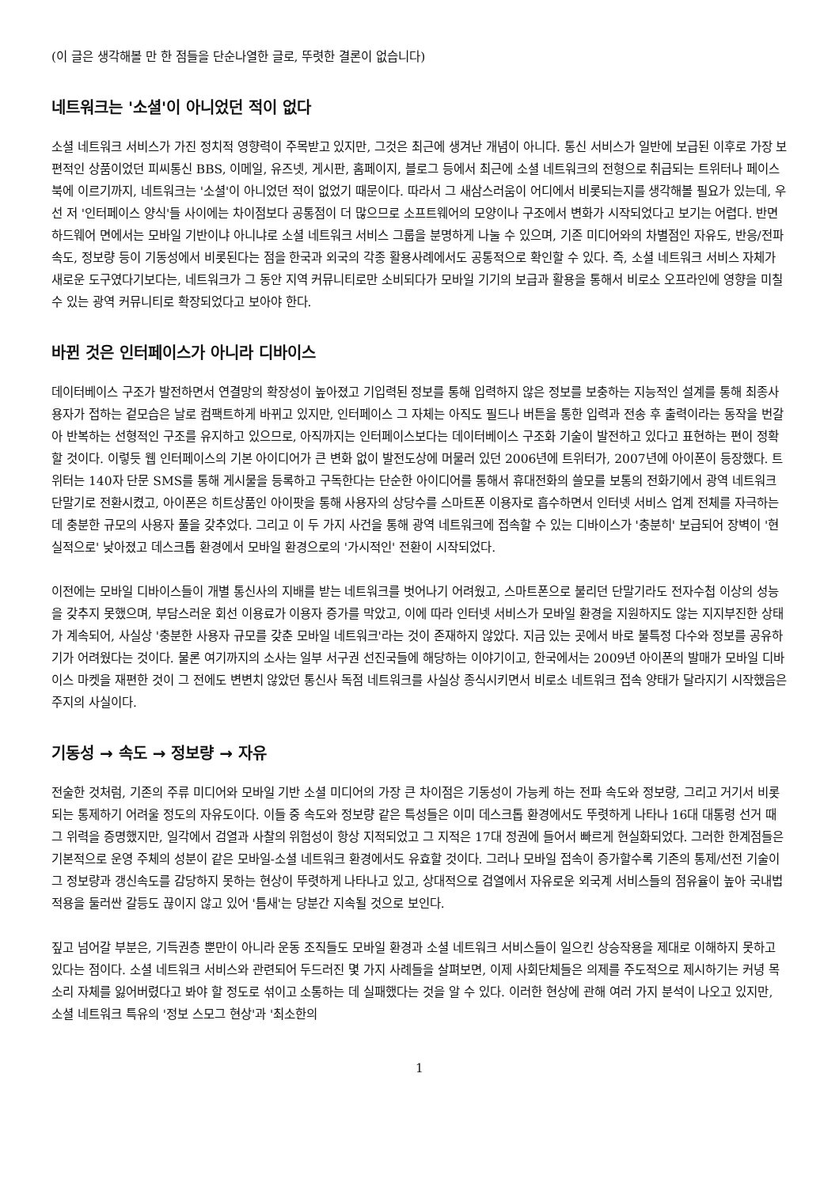(이 글은 생각해볼 만 한 점들을 단순나열한 글로, 뚜렷한 결론이 없습니다)
네트워크는 '소셜'이 아니었던 적이 없다
소셜 네트워크 서비스가 가진 정치적 영향력이 주목받고 있지만, 그것은 최근에 생겨난 개념이 아니다. 통신 서비스가 일반에 보급된 이후로 가장 보편적인 상품이었던 피씨통신 BBS, 이메일, 유즈넷, 게시판, 홈페이지, 블로그 등에서 최근에 소셜 네트워크의 전형으로 취급되는 트위터나 페이스북에 이르기까지, 네트워크는 '소셜'이 아니었던 적이 없었기 때문이다. 따라서 그 새삼스러움이 어디에서 비롯되는지를 생각해볼 필요가 있는데, 우선 저 '인터페이스 양식'들 사이에는 차이점보다 공통점이 더 많으므로 소프트웨어의 모양이나 구조에서 변화가 시작되었다고 보기는 어렵다. 반면 하드웨어 면에서는 모바일 기반이냐 아니냐로 소셜 네트워크 서비스 그룹을 분명하게 나눌 수 있으며, 기존 미디어와의 차별점인 자유도, 반응/전파속도, 정보량 등이 기동성에서 비롯된다는 점을 한국과 외국의 각종 활용사례에서도 공통적으로 확인할 수 있다. 즉, 소셜 네트워크 서비스 자체가 새로운 도구였다기보다는, 네트워크가 그 동안 지역 커뮤니티로만 소비되다가 모바일 기기의 보급과 활용을 통해서 비로소 오프라인에 영향을 미칠 수 있는 광역 커뮤니티로 확장되었다고 보아야 한다.
바뀐 것은 인터페이스가 아니라 디바이스
데이터베이스 구조가 발전하면서 연결망의 확장성이 높아졌고 기입력된 정보를 통해 입력하지 않은 정보를 보충하는 지능적인 설계를 통해 최종사용자가 접하는 겉모습은 날로 컴팩트하게 바뀌고 있지만, 인터페이스 그 자체는 아직도 필드나 버튼을 통한 입력과 전송 후 출력이라는 동작을 번갈아 반복하는 선형적인 구조를 유지하고 있으므로, 아직까지는 인터페이스보다는 데이터베이스 구조화 기술이 발전하고 있다고 표현하는 편이 정확할 것이다. 이렇듯 웹 인터페이스의 기본 아이디어가 큰 변화 없이 발전도상에 머물러 있던 2006년에 트위터가, 2007년에 아이폰이 등장했다. 트위터는 140자 단문 SMS를 통해 게시물을 등록하고 구독한다는 단순한 아이디어를 통해서 휴대전화의 쓸모를 보통의 전화기에서 광역 네트워크 단말기로 전환시켰고, 아이폰은 히트상품인 아이팟을 통해 사용자의 상당수를 스마트폰 이용자로 흡수하면서 인터넷 서비스 업계 전체를 자극하는데 충분한 규모의 사용자 풀을 갖추었다. 그리고 이 두 가지 사건을 통해 광역 네트워크에 접속할 수 있는 디바이스가 '충분히' 보급되어 장벽이 '현실적으로' 낮아졌고 데스크톱 환경에서 모바일 환경으로의 '가시적인' 전환이 시작되었다.
이전에는 모바일 디바이스들이 개별 통신사의 지배를 받는 네트워크를 벗어나기 어려웠고, 스마트폰으로 불리던 단말기라도 전자수첩 이상의 성능을 갖추지 못했으며, 부담스러운 회선 이용료가 이용자 증가를 막았고, 이에 따라 인터넷 서비스가 모바일 환경을 지원하지도 않는 지지부진한 상태가 계속되어, 사실상 '충분한 사용자 규모를 갖춘 모바일 네트워크'라는 것이 존재하지 않았다. 지금 있는 곳에서 바로 불특정 다수와 정보를 공유하기가 어려웠다는 것이다. 물론 여기까지의 소사는 일부 서구권 선진국들에 해당하는 이야기이고, 한국에서는 2009년 아이폰의 발매가 모바일 디바이스 마켓을 재편한 것이 그 전에도 변변치 않았던 통신사 독점 네트워크를 사실상 종식시키면서 비로소 네트워크 접속 양태가 달라지기 시작했음은 주지의 사실이다.
기동성 → 속도 → 정보량 → 자유
전술한 것처럼, 기존의 주류 미디어와 모바일 기반 소셜 미디어의 가장 큰 차이점은 기동성이 가능케 하는 전파 속도와 정보량, 그리고 거기서 비롯되는 통제하기 어려울 정도의 자유도이다. 이들 중 속도와 정보량 같은 특성들은 이미 데스크톱 환경에서도 뚜렷하게 나타나 16대 대통령 선거 때 그 위력을 증명했지만, 일각에서 검열과 사찰의 위험성이 항상 지적되었고 그 지적은 17대 정권에 들어서 빠르게 현실화되었다. 그러한 한계점들은 기본적으로 운영 주체의 성분이 같은 모바일-소셜 네트워크 환경에서도 유효할 것이다. 그러나 모바일 접속이 증가할수록 기존의 통제/선전 기술이 그 정보량과 갱신속도를 감당하지 못하는 현상이 뚜렷하게 나타나고 있고, 상대적으로 검열에서 자유로운 외국계 서비스들의 점유율이 높아 국내법 적용을 둘러싼 갈등도 끊이지 않고 있어 '틈새'는 당분간 지속될 것으로 보인다.
짚고 넘어갈 부분은, 기득권층 뿐만이 아니라 운동 조직들도 모바일 환경과 소셜 네트워크 서비스들이 일으킨 상승작용을 제대로 이해하지 못하고 있다는 점이다. 소셜 네트워크 서비스와 관련되어 두드러진 몇 가지 사례들을 살펴보면, 이제 사회단체들은 의제를 주도적으로 제시하기는 커녕 목소리 자체를 잃어버렸다고 봐야 할 정도로 섞이고 소통하는 데 실패했다는 것을 알 수 있다. 이러한 현상에 관해 여러 가지 분석이 나오고 있지만, 소셜 네트워크 특유의 '정보 스모그 현상'과 '최소한의
1